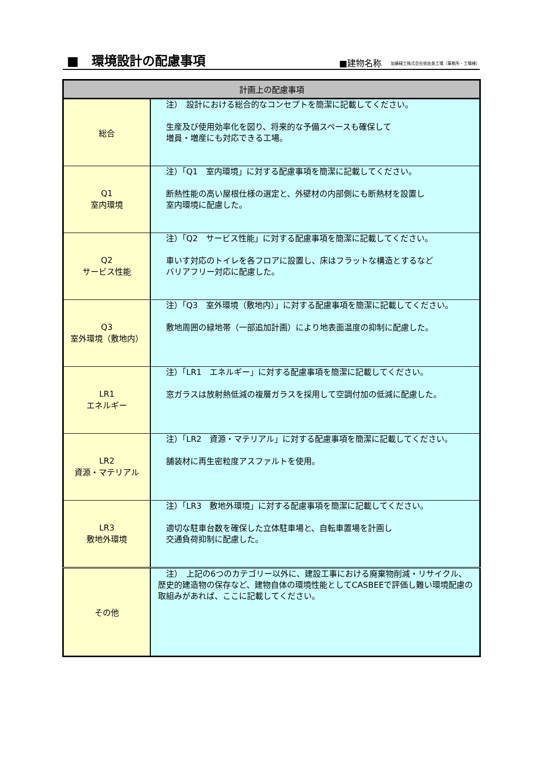■　環境設計の配慮事項
■建物名称 加藤精工株式会社依佐美工場（事務所・工場棟）
| 計画上の配慮事項 | |
| --- | --- |
| 総合 | 注） 設計における総合的なコンセプトを簡潔に記載してください。 生産及び使用効率化を図り、将来的な予備スペースも確保して 増員・増産にも対応できる工場。 |
| Q1 室内環境 | 注）「Q1 室内環境」に対する配慮事項を簡潔に記載してください。 断熱性能の高い屋根仕様の選定と、外壁材の内部側にも断熱材を設置し 室内環境に配慮した。 |
| Q2 サービス性能 | 注）「Q2 サービス性能」に対する配慮事項を簡潔に記載してください。 車いす対応のトイレを各フロアに設置し、床はフラットな構造とするなど バリアフリー対応に配慮した。 |
| Q3 室外環境（敷地内） | 注）「Q3 室外環境（敷地内）」に対する配慮事項を簡潔に記載してください。 敷地周囲の緑地帯（一部追加計画）により地表面温度の抑制に配慮した。 |
| LR1 エネルギー | 注）「LR1 エネルギー」に対する配慮事項を簡潔に記載してください。 窓ガラスは放射熱低減の複層ガラスを採用して空調付加の低減に配慮した。 |
| LR2 資源・マテリアル | 注）「LR2 資源・マテリアル」に対する配慮事項を簡潔に記載してください。 舗装材に再生密粒度アスファルトを使用。 |
| LR3 敷地外環境 | 注）「LR3 敷地外環境」に対する配慮事項を簡潔に記載してください。 適切な駐車台数を確保した立体駐車場と、自転車置場を計画し 交通負荷抑制に配慮した。 |
| その他 | 注） 上記の6つのカテゴリー以外に、建設工事における廃棄物削減・リサイクル、歴史的建造物の保存など、建物自体の環境性能としてCASBEEで評価し難い環境配慮の取組みがあれば、ここに記載してください。 |